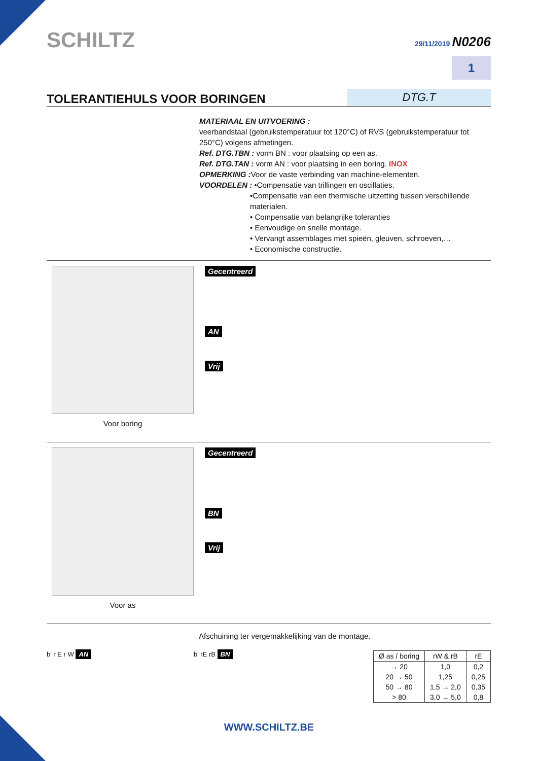SCHILTZ
29/11/2019 N0206
1
TOLERANTIEHULS VOOR BORINGEN
DTG.T
MATERIAAL EN UITVOERING :
veerbandstaal (gebruikstemperatuur tot 120°C) of RVS (gebruikstemperatuur tot 250°C) volgens afmetingen.
Ref. DTG.TBN : vorm BN : voor plaatsing op een as.
Ref. DTG.TAN : vorm AN : voor plaatsing in een boring. INOX
OPMERKING : Voor de vaste verbinding van machine-elementen.
VOORDELEN : •Compensatie van trillingen en oscillaties.
•Compensatie van een thermische uitzetting tussen verschillende materialen.
• Compensatie van belangrijke toleranties
• Eenvoudige en snelle montage.
• Vervangt assemblages met spieën, gleuven, schroeven,…
• Economische constructie.
Voor boring
Gecentreerd
AN
Vrij
Voor as
Gecentreerd
BN
Vrij
Afschuining ter vergemakkelijking van de montage.
b' r E r W AN b' rE rB BN
| Ø as / boring | rW & rB | rE |
| --- | --- | --- |
| → 20 | 1,0 | 0,2 |
| 20 → 50 | 1,25 | 0,25 |
| 50 → 80 | 1,5 → 2,0 | 0,35 |
| > 80 | 3,0 → 5,0 | 0,8 |
WWW.SCHILTZ.BE